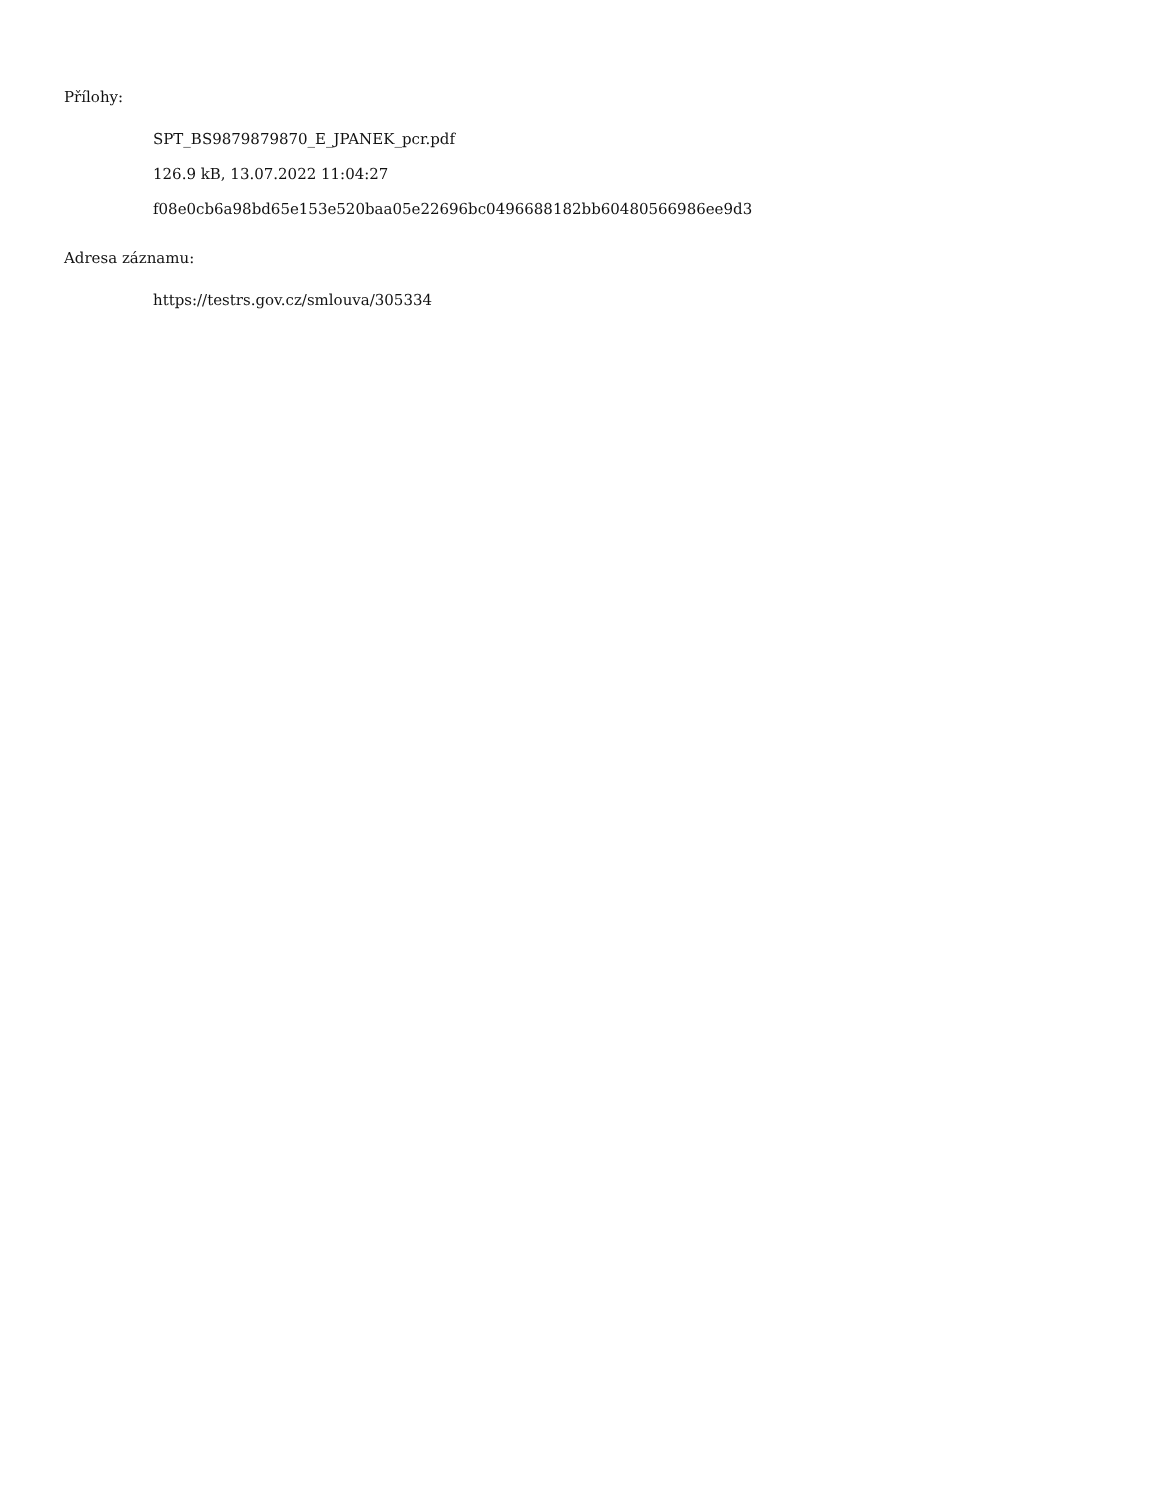Přílohy:
SPT_BS9879879870_E_JPANEK_pcr.pdf
126.9 kB, 13.07.2022 11:04:27
f08e0cb6a98bd65e153e520baa05e22696bc0496688182bb60480566986ee9d3
Adresa záznamu:
https://testrs.gov.cz/smlouva/305334